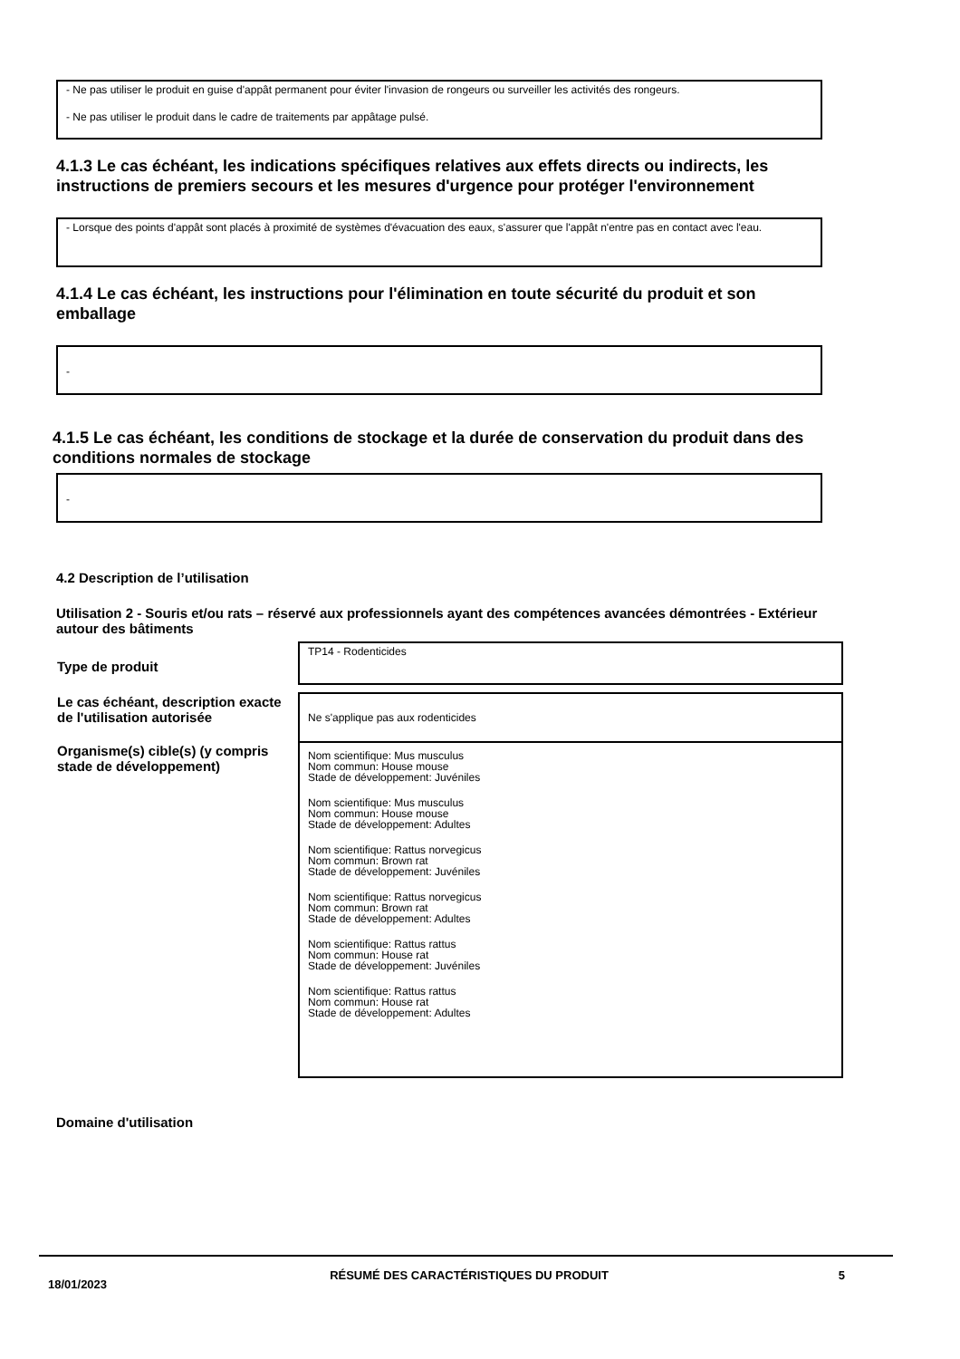- Ne pas utiliser le produit en guise d'appât permanent pour éviter l'invasion de rongeurs ou surveiller les activités des rongeurs.
- Ne pas utiliser le produit dans le cadre de traitements par appâtage pulsé.
4.1.3 Le cas échéant, les indications spécifiques relatives aux effets directs ou indirects, les instructions de premiers secours et les mesures d'urgence pour protéger l'environnement
- Lorsque des points d'appât sont placés à proximité de systèmes d'évacuation des eaux, s'assurer que l'appât n'entre pas en contact avec l'eau.
4.1.4 Le cas échéant, les instructions pour l'élimination en toute sécurité du produit et son emballage
-
4.1.5 Le cas échéant, les conditions de stockage et la durée de conservation du produit dans des conditions normales de stockage
-
4.2 Description de l’utilisation
Utilisation 2 - Souris et/ou rats – réservé aux professionnels ayant des compétences avancées démontrées - Extérieur autour des bâtiments
| Type de produit | TP14 - Rodenticides |
| Le cas échéant, description exacte de l'utilisation autorisée | Ne s'applique pas aux rodenticides |
| Organisme(s) cible(s) (y compris stade de développement) | Nom scientifique: Mus musculus Nom commun: House mouse Stade de développement: Juvéniles Nom scientifique: Mus musculus Nom commun: House mouse Stade de développement: Adultes Nom scientifique: Rattus norvegicus Nom commun: Brown rat Stade de développement: Juvéniles Nom scientifique: Rattus norvegicus Nom commun: Brown rat Stade de développement: Adultes Nom scientifique: Rattus rattus Nom commun: House rat Stade de développement: Juvéniles Nom scientifique: Rattus rattus Nom commun: House rat Stade de développement: Adultes |
Domaine d'utilisation
18/01/2023
RÉSUMÉ DES CARACTÉRISTIQUES DU PRODUIT 5